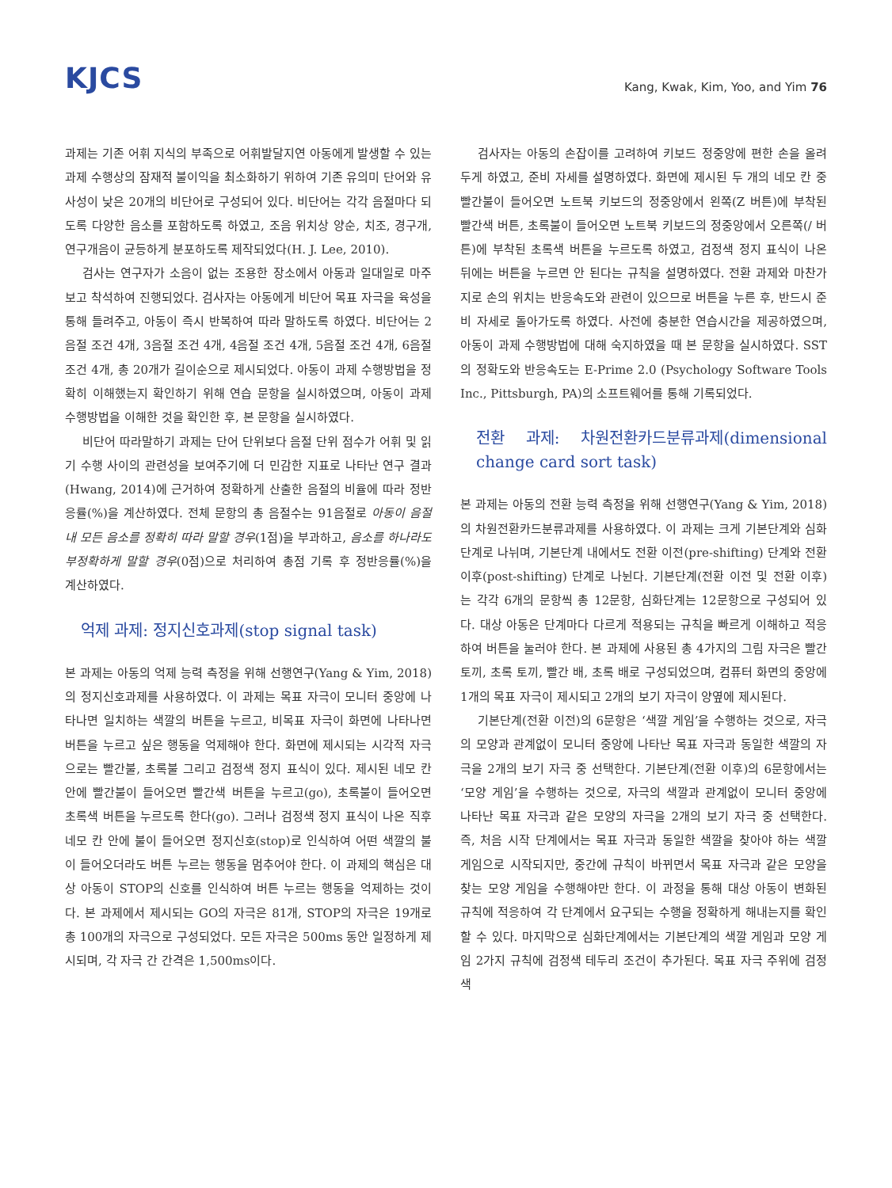KJCS
Kang, Kwak, Kim, Yoo, and Yim 76
과제는 기존 어휘 지식의 부족으로 어휘발달지연 아동에게 발생할 수 있는 과제 수행상의 잠재적 불이익을 최소화하기 위하여 기존 유의미 단어와 유사성이 낮은 20개의 비단어로 구성되어 있다. 비단어는 각각 음절마다 되도록 다양한 음소를 포함하도록 하였고, 조음 위치상 양순, 치조, 경구개, 연구개음이 균등하게 분포하도록 제작되었다(H. J. Lee, 2010).
검사는 연구자가 소음이 없는 조용한 장소에서 아동과 일대일로 마주 보고 착석하여 진행되었다. 검사자는 아동에게 비단어 목표 자극을 육성을 통해 들려주고, 아동이 즉시 반복하여 따라 말하도록 하였다. 비단어는 2음절 조건 4개, 3음절 조건 4개, 4음절 조건 4개, 5음절 조건 4개, 6음절 조건 4개, 총 20개가 길이순으로 제시되었다. 아동이 과제 수행방법을 정확히 이해했는지 확인하기 위해 연습 문항을 실시하였으며, 아동이 과제 수행방법을 이해한 것을 확인한 후, 본 문항을 실시하였다.
비단어 따라말하기 과제는 단어 단위보다 음절 단위 점수가 어휘 및 읽기 수행 사이의 관련성을 보여주기에 더 민감한 지표로 나타난 연구 결과(Hwang, 2014)에 근거하여 정확하게 산출한 음절의 비율에 따라 정반응률(%)을 계산하였다. 전체 문항의 총 음절수는 91음절로 아동이 음절 내 모든 음소를 정확히 따라 말할 경우(1점)을 부과하고, 음소를 하나라도 부정확하게 말할 경우(0점)으로 처리하여 총점 기록 후 정반응률(%)을 계산하였다.
억제 과제: 정지신호과제(stop signal task)
본 과제는 아동의 억제 능력 측정을 위해 선행연구(Yang & Yim, 2018)의 정지신호과제를 사용하였다. 이 과제는 목표 자극이 모니터 중앙에 나타나면 일치하는 색깔의 버튼을 누르고, 비목표 자극이 화면에 나타나면 버튼을 누르고 싶은 행동을 억제해야 한다. 화면에 제시되는 시각적 자극으로는 빨간불, 초록불 그리고 검정색 정지 표식이 있다. 제시된 네모 칸 안에 빨간불이 들어오면 빨간색 버튼을 누르고(go), 초록불이 들어오면 초록색 버튼을 누르도록 한다(go). 그러나 검정색 정지 표식이 나온 직후 네모 칸 안에 불이 들어오면 정지신호(stop)로 인식하여 어떤 색깔의 불이 들어오더라도 버튼 누르는 행동을 멈추어야 한다. 이 과제의 핵심은 대상 아동이 STOP의 신호를 인식하여 버튼 누르는 행동을 억제하는 것이다. 본 과제에서 제시되는 GO의 자극은 81개, STOP의 자극은 19개로 총 100개의 자극으로 구성되었다. 모든 자극은 500ms 동안 일정하게 제시되며, 각 자극 간 간격은 1,500ms이다.
검사자는 아동의 손잡이를 고려하여 키보드 정중앙에 편한 손을 올려두게 하였고, 준비 자세를 설명하였다. 화면에 제시된 두 개의 네모 칸 중 빨간불이 들어오면 노트북 키보드의 정중앙에서 왼쪽(Z 버튼)에 부착된 빨간색 버튼, 초록불이 들어오면 노트북 키보드의 정중앙에서 오른쪽(/ 버튼)에 부착된 초록색 버튼을 누르도록 하였고, 검정색 정지 표식이 나온 뒤에는 버튼을 누르면 안 된다는 규칙을 설명하였다. 전환 과제와 마찬가지로 손의 위치는 반응속도와 관련이 있으므로 버튼을 누른 후, 반드시 준비 자세로 돌아가도록 하였다. 사전에 충분한 연습시간을 제공하였으며, 아동이 과제 수행방법에 대해 숙지하였을 때 본 문항을 실시하였다. SST의 정확도와 반응속도는 E-Prime 2.0 (Psychology Software Tools Inc., Pittsburgh, PA)의 소프트웨어를 통해 기록되었다.
전환 과제: 차원전환카드분류과제(dimensional change card sort task)
본 과제는 아동의 전환 능력 측정을 위해 선행연구(Yang & Yim, 2018)의 차원전환카드분류과제를 사용하였다. 이 과제는 크게 기본단계와 심화단계로 나뉘며, 기본단계 내에서도 전환 이전(pre-shifting) 단계와 전환 이후(post-shifting) 단계로 나뉜다. 기본단계(전환 이전 및 전환 이후)는 각각 6개의 문항씩 총 12문항, 심화단계는 12문항으로 구성되어 있다. 대상 아동은 단계마다 다르게 적용되는 규칙을 빠르게 이해하고 적응하여 버튼을 눌러야 한다. 본 과제에 사용된 총 4가지의 그림 자극은 빨간 토끼, 초록 토끼, 빨간 배, 초록 배로 구성되었으며, 컴퓨터 화면의 중앙에 1개의 목표 자극이 제시되고 2개의 보기 자극이 양옆에 제시된다.
기본단계(전환 이전)의 6문항은 ‘색깔 게임’을 수행하는 것으로, 자극의 모양과 관계없이 모니터 중앙에 나타난 목표 자극과 동일한 색깔의 자극을 2개의 보기 자극 중 선택한다. 기본단계(전환 이후)의 6문항에서는 ‘모양 게임’을 수행하는 것으로, 자극의 색깔과 관계없이 모니터 중앙에 나타난 목표 자극과 같은 모양의 자극을 2개의 보기 자극 중 선택한다. 즉, 처음 시작 단계에서는 목표 자극과 동일한 색깔을 찾아야 하는 색깔 게임으로 시작되지만, 중간에 규칙이 바뀌면서 목표 자극과 같은 모양을 찾는 모양 게임을 수행해야만 한다. 이 과정을 통해 대상 아동이 변화된 규칙에 적응하여 각 단계에서 요구되는 수행을 정확하게 해내는지를 확인할 수 있다. 마지막으로 심화단계에서는 기본단계의 색깔 게임과 모양 게임 2가지 규칙에 검정색 테두리 조건이 추가된다. 목표 자극 주위에 검정색